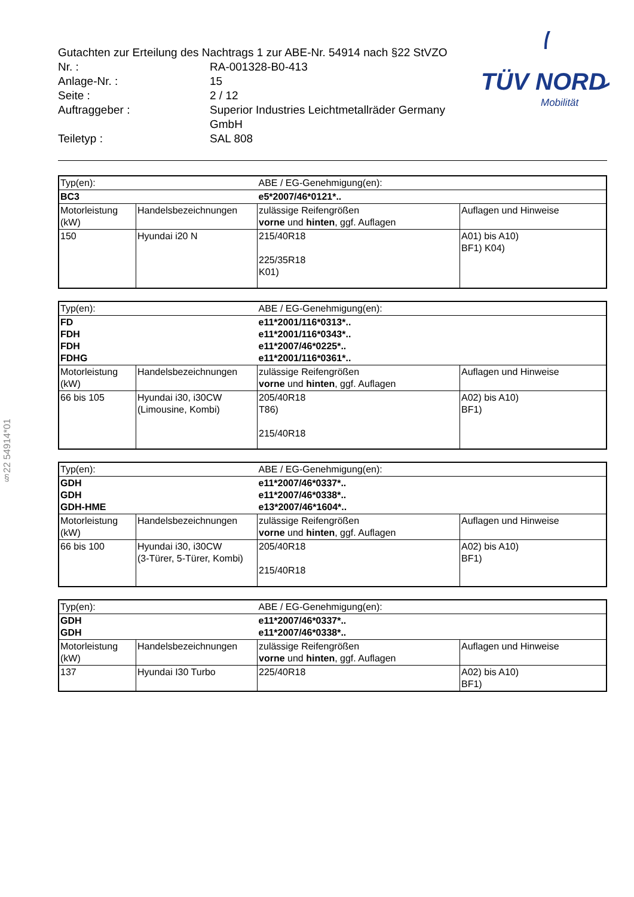§22 54914*01
TÜV NORD
Mobilität
Gutachten zur Erteilung des Nachtrags 1 zur ABE-Nr. 54914 nach §22 StVZO
Nr. : RA-001328-B0-413
Anlage-Nr. : 15
Seite : 2 / 12
Auftraggeber : Superior Industries Leichtmetallräder Germany
GmbH
Teiletyp : SAL 808
| Typ(en): | | ABE / EG-Genehmigung(en): | |
| BC3 | | e5*2007/46*0121*.. | |
| Motorleistung (kW) | Handelsbezeichnungen | zulässige Reifengrößen vorne und hinten , ggf. Auflagen | Auflagen und Hinweise |
| 150 | Hyundai i20 N | 215/40R18 225/35R18 K01) | A01) bis A10) BF1) K04) |
| Typ(en): | | ABE / EG-Genehmigung(en): | |
| FD FDH FDH FDHG | | e11*2001/116*0313*.. e11*2001/116*0343*.. e11*2007/46*0225*.. e11*2001/116*0361*.. | |
| Motorleistung (kW) | Handelsbezeichnungen | zulässige Reifengrößen vorne und hinten , ggf. Auflagen | Auflagen und Hinweise |
| 66 bis 105 | Hyundai i30, i30CW (Limousine, Kombi) | 205/40R18 T86) 215/40R18 | A02) bis A10) BF1) |
| Typ(en): | | ABE / EG-Genehmigung(en): | |
| GDH GDH GDH-HME | | e11*2007/46*0337*.. e11*2007/46*0338*.. e13*2007/46*1604*.. | |
| Motorleistung (kW) | Handelsbezeichnungen | zulässige Reifengrößen vorne und hinten , ggf. Auflagen | Auflagen und Hinweise |
| 66 bis 100 | Hyundai i30, i30CW (3-Türer, 5-Türer, Kombi) | 205/40R18 215/40R18 | A02) bis A10) BF1) |
| Typ(en): | | ABE / EG-Genehmigung(en): | |
| GDH GDH | | e11*2007/46*0337*.. e11*2007/46*0338*.. | |
| Motorleistung (kW) | Handelsbezeichnungen | zulässige Reifengrößen vorne und hinten , ggf. Auflagen | Auflagen und Hinweise |
| 137 | Hyundai I30 Turbo | 225/40R18 | A02) bis A10) BF1) |